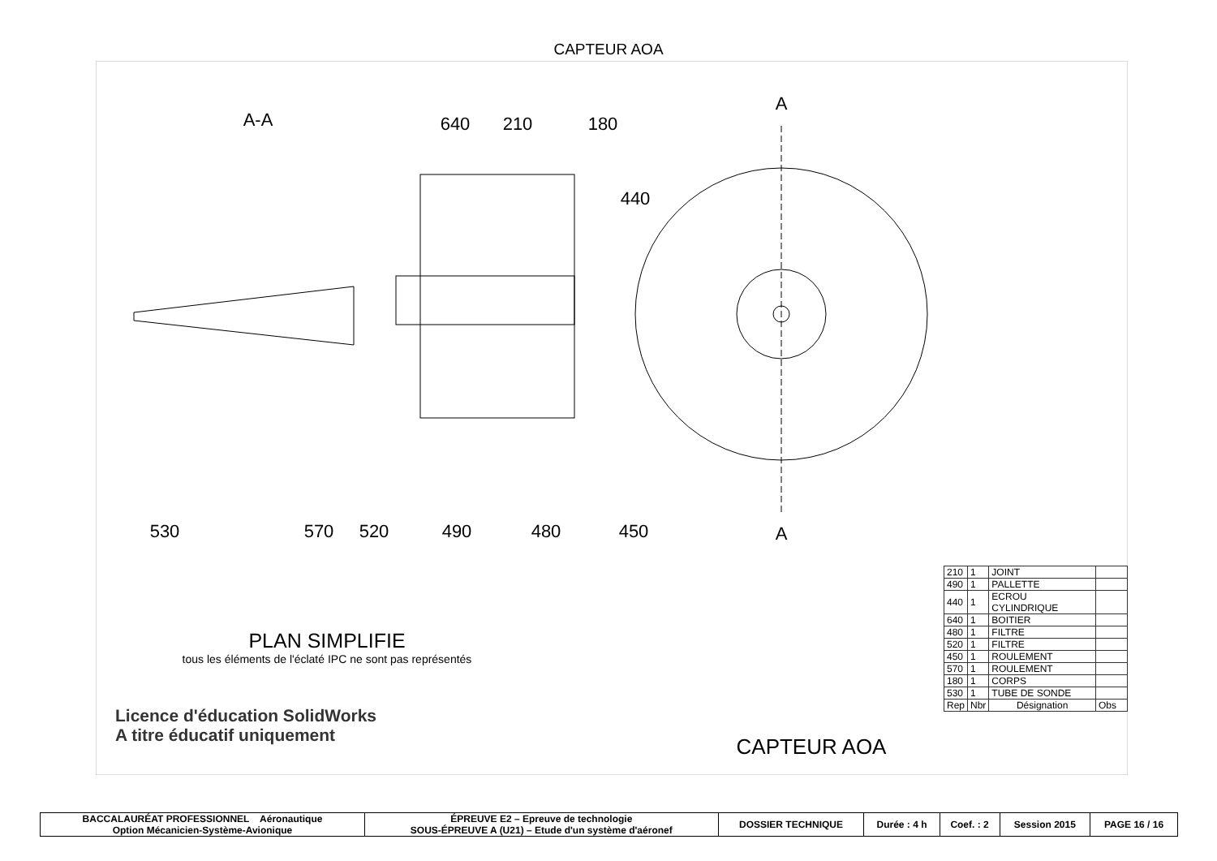CAPTEUR AOA
A-A
A
A
640
210
180
440
530
570
520
490
480
450
| 210 | 1 | JOINT | |
| 490 | 1 | PALLETTE | |
| 440 | 1 | ECROU CYLINDRIQUE | |
| 640 | 1 | BOITIER | |
| 480 | 1 | FILTRE | |
| 520 | 1 | FILTRE | |
| 450 | 1 | ROULEMENT | |
| 570 | 1 | ROULEMENT | |
| 180 | 1 | CORPS | |
| 530 | 1 | TUBE DE SONDE | |
| Rep | Nbr | Désignation | Obs |
PLAN SIMPLIFIE
tous les éléments de l'éclaté IPC ne sont pas représentés
Licence d'éducation SolidWorks
A titre éducatif uniquement
CAPTEUR AOA
| BACCALAURÉAT PROFESSIONNEL Aéronautique Option Mécanicien-Système-Avionique | ÉPREUVE E2 – Epreuve de technologie SOUS-ÉPREUVE A (U21) – Etude d'un système d'aéronef | DOSSIER TECHNIQUE | Durée : 4 h | Coef. : 2 | Session 2015 | PAGE 16 / 16 |